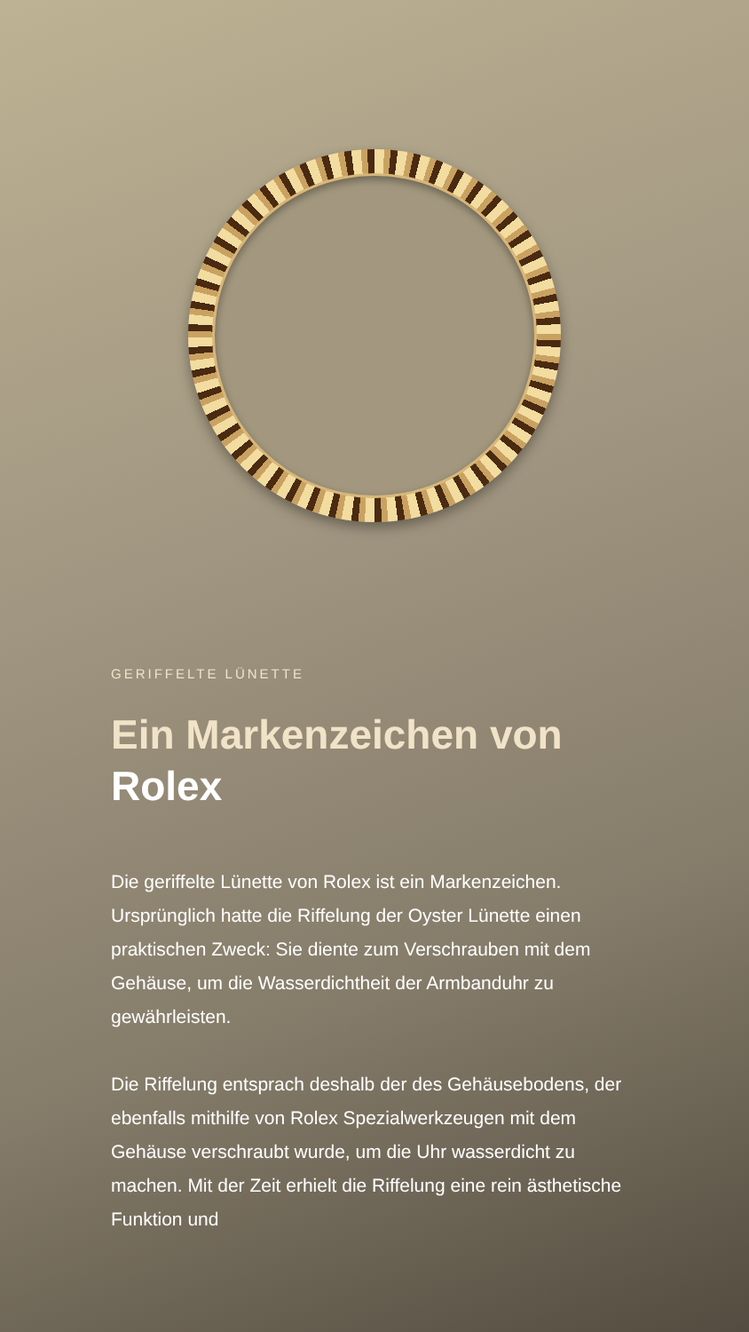GERIFFELTE LÜNETTE
Ein Markenzeichen von Rolex
Die geriffelte Lünette von Rolex ist ein Markenzeichen. Ursprünglich hatte die Riffelung der Oyster Lünette einen praktischen Zweck: Sie diente zum Verschrauben mit dem Gehäuse, um die Wasserdichtheit der Armbanduhr zu gewährleisten.
Die Riffelung entsprach deshalb der des Gehäuse­bodens, der ebenfalls mithilfe von Rolex Spezial­werkzeugen mit dem Gehäuse verschraubt wurde, um die Uhr wasserdicht zu machen. Mit der Zeit erhielt die Riffelung eine rein ästhetische Funktion und